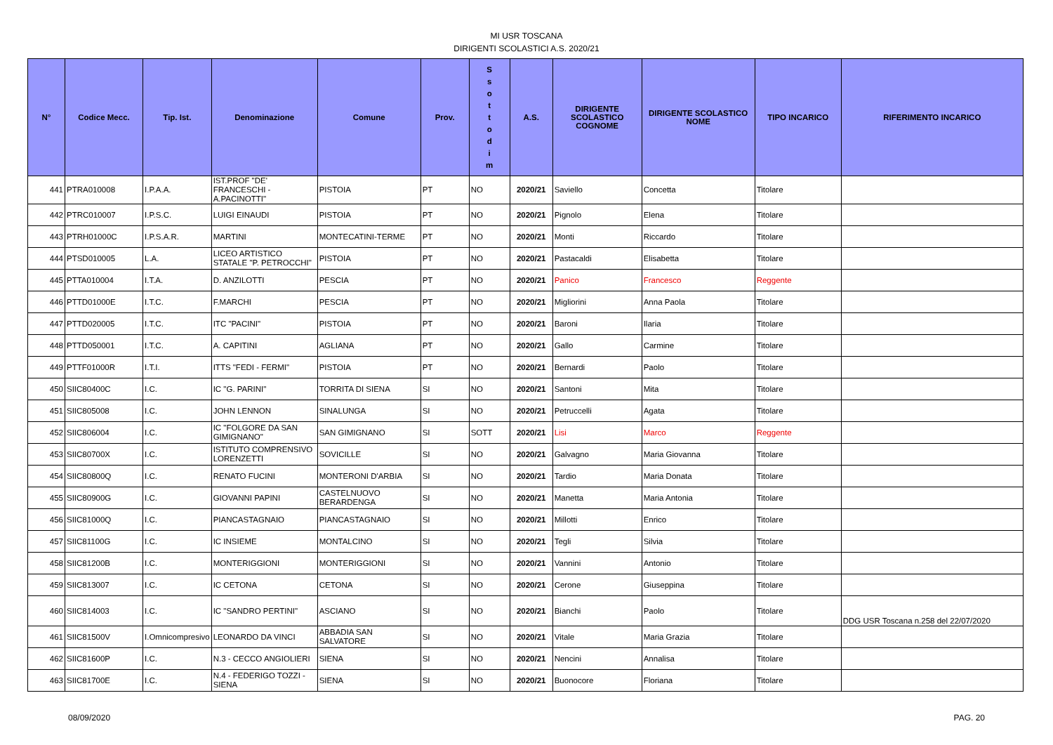MI USR TOSCANA
DIRIGENTI SCOLASTICI A.S. 2020/21
| N° | Codice Mecc. | Tip. Ist. | Denominazione | Comune | Prov. | S s o t t o d i m | A.S. | DIRIGENTE SCOLASTICO COGNOME | DIRIGENTE SCOLASTICO NOME | TIPO INCARICO | RIFERIMENTO INCARICO |
| --- | --- | --- | --- | --- | --- | --- | --- | --- | --- | --- | --- |
| 441 | PTRA010008 | I.P.A.A. | IST.PROF "DE' FRANCESCHI - A.PACINOTTI" | PISTOIA | PT | NO | 2020/21 | Saviello | Concetta | Titolare | |
| 442 | PTRC010007 | I.P.S.C. | LUIGI EINAUDI | PISTOIA | PT | NO | 2020/21 | Pignolo | Elena | Titolare | |
| 443 | PTRH01000C | I.P.S.A.R. | MARTINI | MONTECATINI-TERME | PT | NO | 2020/21 | Monti | Riccardo | Titolare | |
| 444 | PTSD010005 | L.A. | LICEO ARTISTICO STATALE "P. PETROCCHI" | PISTOIA | PT | NO | 2020/21 | Pastacaldi | Elisabetta | Titolare | |
| 445 | PTTA010004 | I.T.A. | D. ANZILOTTI | PESCIA | PT | NO | 2020/21 | Panico | Francesco | Reggente | |
| 446 | PTTD01000E | I.T.C. | F.MARCHI | PESCIA | PT | NO | 2020/21 | Migliorini | Anna Paola | Titolare | |
| 447 | PTTD020005 | I.T.C. | ITC "PACINI" | PISTOIA | PT | NO | 2020/21 | Baroni | Ilaria | Titolare | |
| 448 | PTTD050001 | I.T.C. | A. CAPITINI | AGLIANA | PT | NO | 2020/21 | Gallo | Carmine | Titolare | |
| 449 | PTTF01000R | I.T.I. | ITTS "FEDI - FERMI" | PISTOIA | PT | NO | 2020/21 | Bernardi | Paolo | Titolare | |
| 450 | SIIC80400C | I.C. | IC "G. PARINI" | TORRITA DI SIENA | SI | NO | 2020/21 | Santoni | Mita | Titolare | |
| 451 | SIIC805008 | I.C. | JOHN LENNON | SINALUNGA | SI | NO | 2020/21 | Petruccelli | Agata | Titolare | |
| 452 | SIIC806004 | I.C. | IC "FOLGORE DA SAN GIMIGNANO" | SAN GIMIGNANO | SI | SOTT | 2020/21 | Lisi | Marco | Reggente | |
| 453 | SIIC80700X | I.C. | ISTITUTO COMPRENSIVO LORENZETTI | SOVICILLE | SI | NO | 2020/21 | Galvagno | Maria Giovanna | Titolare | |
| 454 | SIIC80800Q | I.C. | RENATO FUCINI | MONTERONI D'ARBIA | SI | NO | 2020/21 | Tardio | Maria Donata | Titolare | |
| 455 | SIIC80900G | I.C. | GIOVANNI PAPINI | CASTELNUOVO BERARDENGA | SI | NO | 2020/21 | Manetta | Maria Antonia | Titolare | |
| 456 | SIIC81000Q | I.C. | PIANCASTAGNAIO | PIANCASTAGNAIO | SI | NO | 2020/21 | Millotti | Enrico | Titolare | |
| 457 | SIIC81100G | I.C. | IC INSIEME | MONTALCINO | SI | NO | 2020/21 | Tegli | Silvia | Titolare | |
| 458 | SIIC81200B | I.C. | MONTERIGGIONI | MONTERIGGIONI | SI | NO | 2020/21 | Vannini | Antonio | Titolare | |
| 459 | SIIC813007 | I.C. | IC CETONA | CETONA | SI | NO | 2020/21 | Cerone | Giuseppina | Titolare | |
| 460 | SIIC814003 | I.C. | IC "SANDRO PERTINI" | ASCIANO | SI | NO | 2020/21 | Bianchi | Paolo | Titolare | DDG USR Toscana n.258 del 22/07/2020 |
| 461 | SIIC81500V | I.Omnicompresivo | LEONARDO DA VINCI | ABBADIA SAN SALVATORE | SI | NO | 2020/21 | Vitale | Maria Grazia | Titolare | |
| 462 | SIIC81600P | I.C. | N.3 - CECCO ANGIOLIERI | SIENA | SI | NO | 2020/21 | Nencini | Annalisa | Titolare | |
| 463 | SIIC81700E | I.C. | N.4 - FEDERIGO TOZZI - SIENA | SIENA | SI | NO | 2020/21 | Buonocore | Floriana | Titolare | |
08/09/2020 PAG. 20